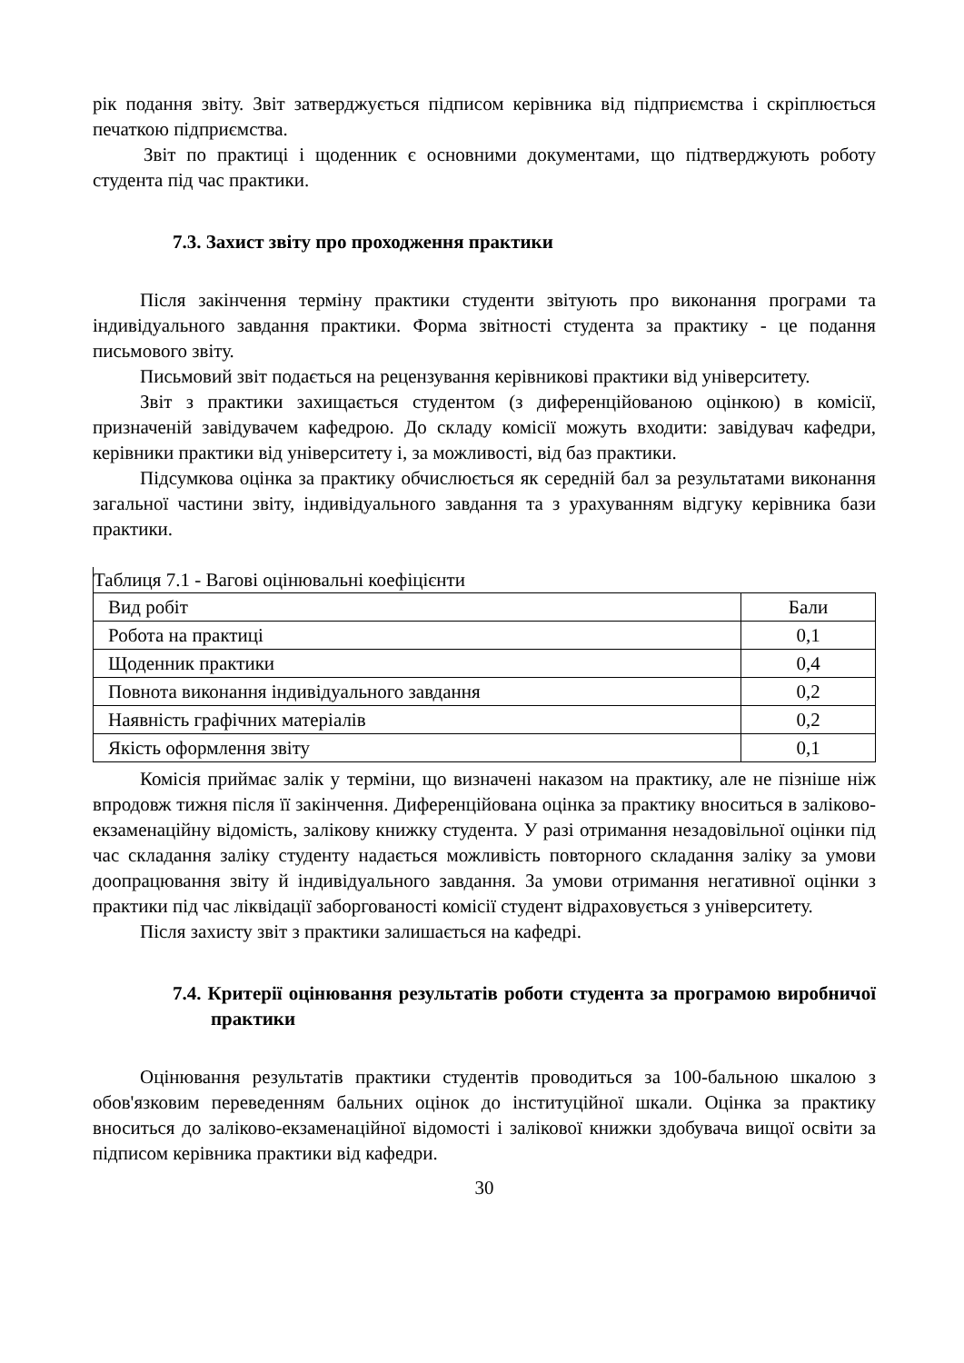рік подання звіту. Звіт затверджується підписом керівника від підприємства і скріплюється печаткою підприємства.
Звіт по практиці і щоденник є основними документами, що підтверджують роботу студента під час практики.
7.3. Захист звіту про проходження практики
Після закінчення терміну практики студенти звітують про виконання програми та індивідуального завдання практики. Форма звітності студента за практику - це подання письмового звіту.
Письмовий звіт подається на рецензування керівникові практики від університету.
Звіт з практики захищається студентом (з диференційованою оцінкою) в комісії, призначеній завідувачем кафедрою. До складу комісії можуть входити: завідувач кафедри, керівники практики від університету і, за можливості, від баз практики.
Підсумкова оцінка за практику обчислюється як середній бал за результатами виконання загальної частини звіту, індивідуального завдання та з урахуванням відгуку керівника бази практики.
Таблиця 7.1 - Вагові оцінювальні коефіцієнти
| Вид робіт | Бали |
| Робота на практиці | 0,1 |
| Щоденник практики | 0,4 |
| Повнота виконання індивідуального завдання | 0,2 |
| Наявність графічних матеріалів | 0,2 |
| Якість оформлення звіту | 0,1 |
Комісія приймає залік у терміни, що визначені наказом на практику, але не пізніше ніж впродовж тижня після її закінчення. Диференційована оцінка за практику вноситься в заліково-екзаменаційну відомість, залікову книжку студента. У разі отримання незадовільної оцінки під час складання заліку студенту надається можливість повторного складання заліку за умови доопрацювання звіту й індивідуального завдання. За умови отримання негативної оцінки з практики під час ліквідації заборгованості комісії студент відраховується з університету.
Після захисту звіт з практики залишається на кафедрі.
7.4. Критерії оцінювання результатів роботи студента за програмою виробничої практики
Оцінювання результатів практики студентів проводиться за 100-бальною шкалою з обов'язковим переведенням бальних оцінок до інституційної шкали. Оцінка за практику вноситься до заліково-екзаменаційної відомості і залікової книжки здобувача вищої освіти за підписом керівника практики від кафедри.
30